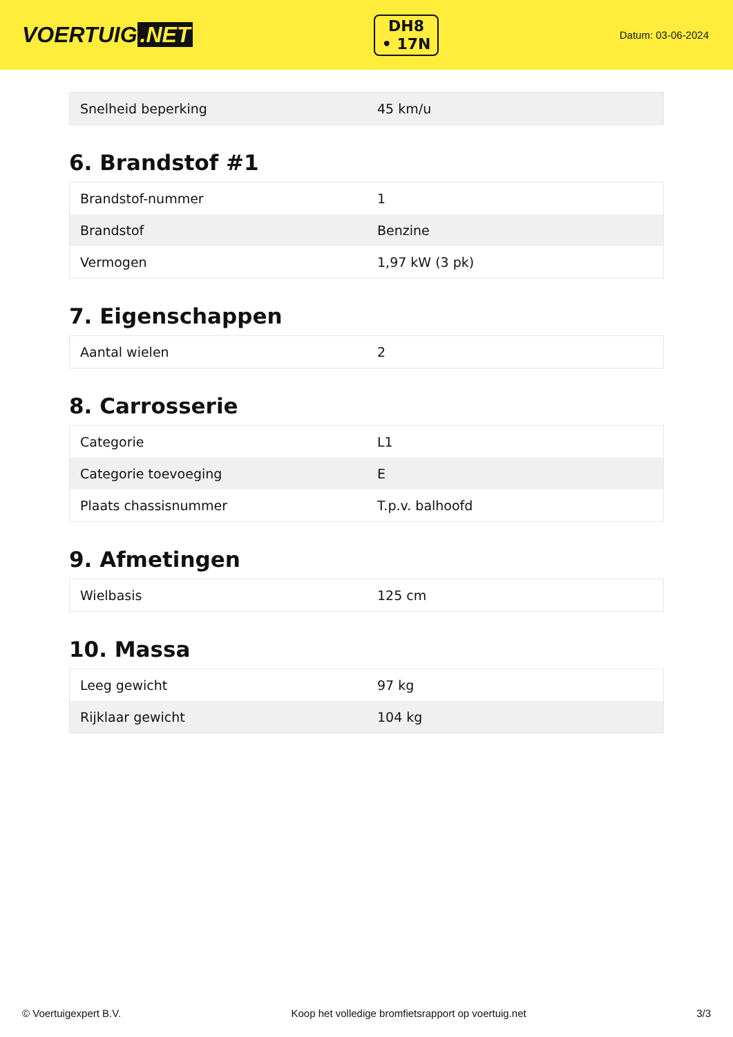VOERTUIG.NET
DH8
• 17N
Datum: 03-06-2024
| Snelheid beperking | 45 km/u |
6. Brandstof #1
| Brandstof-nummer | 1 |
| Brandstof | Benzine |
| Vermogen | 1,97 kW (3 pk) |
7. Eigenschappen
| Aantal wielen | 2 |
8. Carrosserie
| Categorie | L1 |
| Categorie toevoeging | E |
| Plaats chassisnummer | T.p.v. balhoofd |
9. Afmetingen
| Wielbasis | 125 cm |
10. Massa
| Leeg gewicht | 97 kg |
| Rijklaar gewicht | 104 kg |
© Voertuigexpert B.V. Koop het volledige bromfietsrapport op voertuig.net 3/3